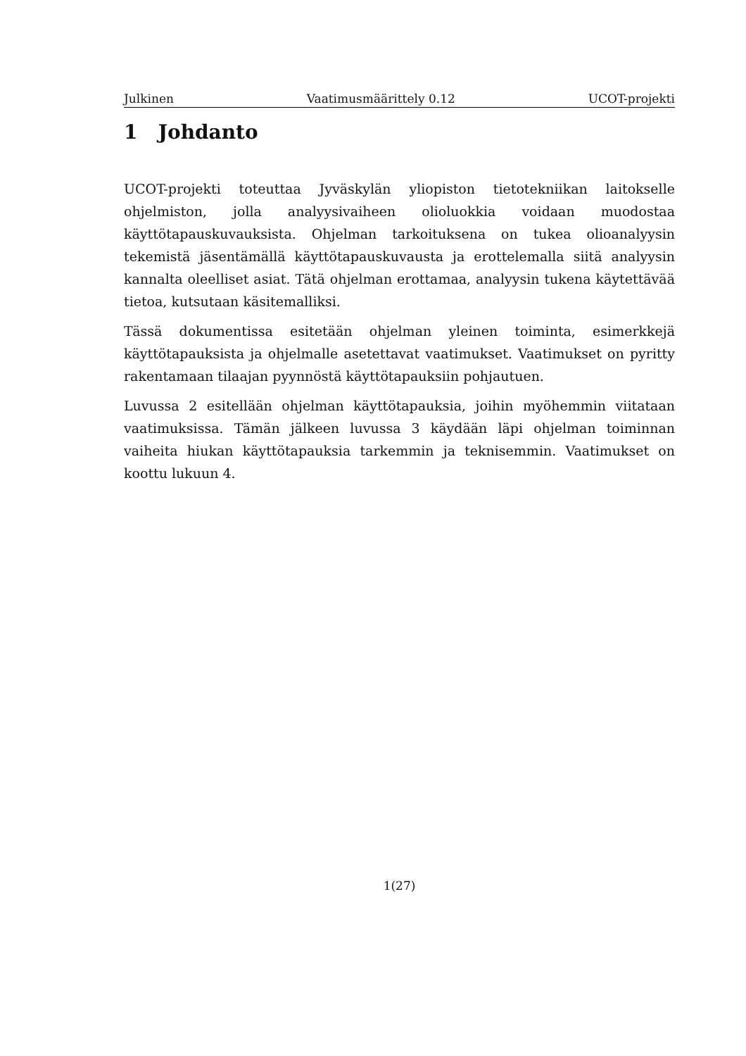Julkinen Vaatimusmäärittely 0.12 UCOT-projekti
1 Johdanto
UCOT-projekti toteuttaa Jyväskylän yliopiston tietotekniikan laitokselle ohjelmiston, jolla analyysivaiheen olioluokkia voidaan muodostaa käyttötapauskuvauksista. Ohjelman tarkoituksena on tukea olioanalyysin tekemistä jäsentämällä käyttötapauskuvausta ja erottelemalla siitä analyysin kannalta oleelliset asiat. Tätä ohjelman erottamaa, analyysin tukena käytettävää tietoa, kutsutaan käsitemalliksi.
Tässä dokumentissa esitetään ohjelman yleinen toiminta, esimerkkejä käyttötapauksista ja ohjelmalle asetettavat vaatimukset. Vaatimukset on pyritty rakentamaan tilaajan pyynnöstä käyttötapauksiin pohjautuen.
Luvussa 2 esitellään ohjelman käyttötapauksia, joihin myöhemmin viitataan vaatimuksissa. Tämän jälkeen luvussa 3 käydään läpi ohjelman toiminnan vaiheita hiukan käyttötapauksia tarkemmin ja teknisemmin. Vaatimukset on koottu lukuun 4.
1(27)